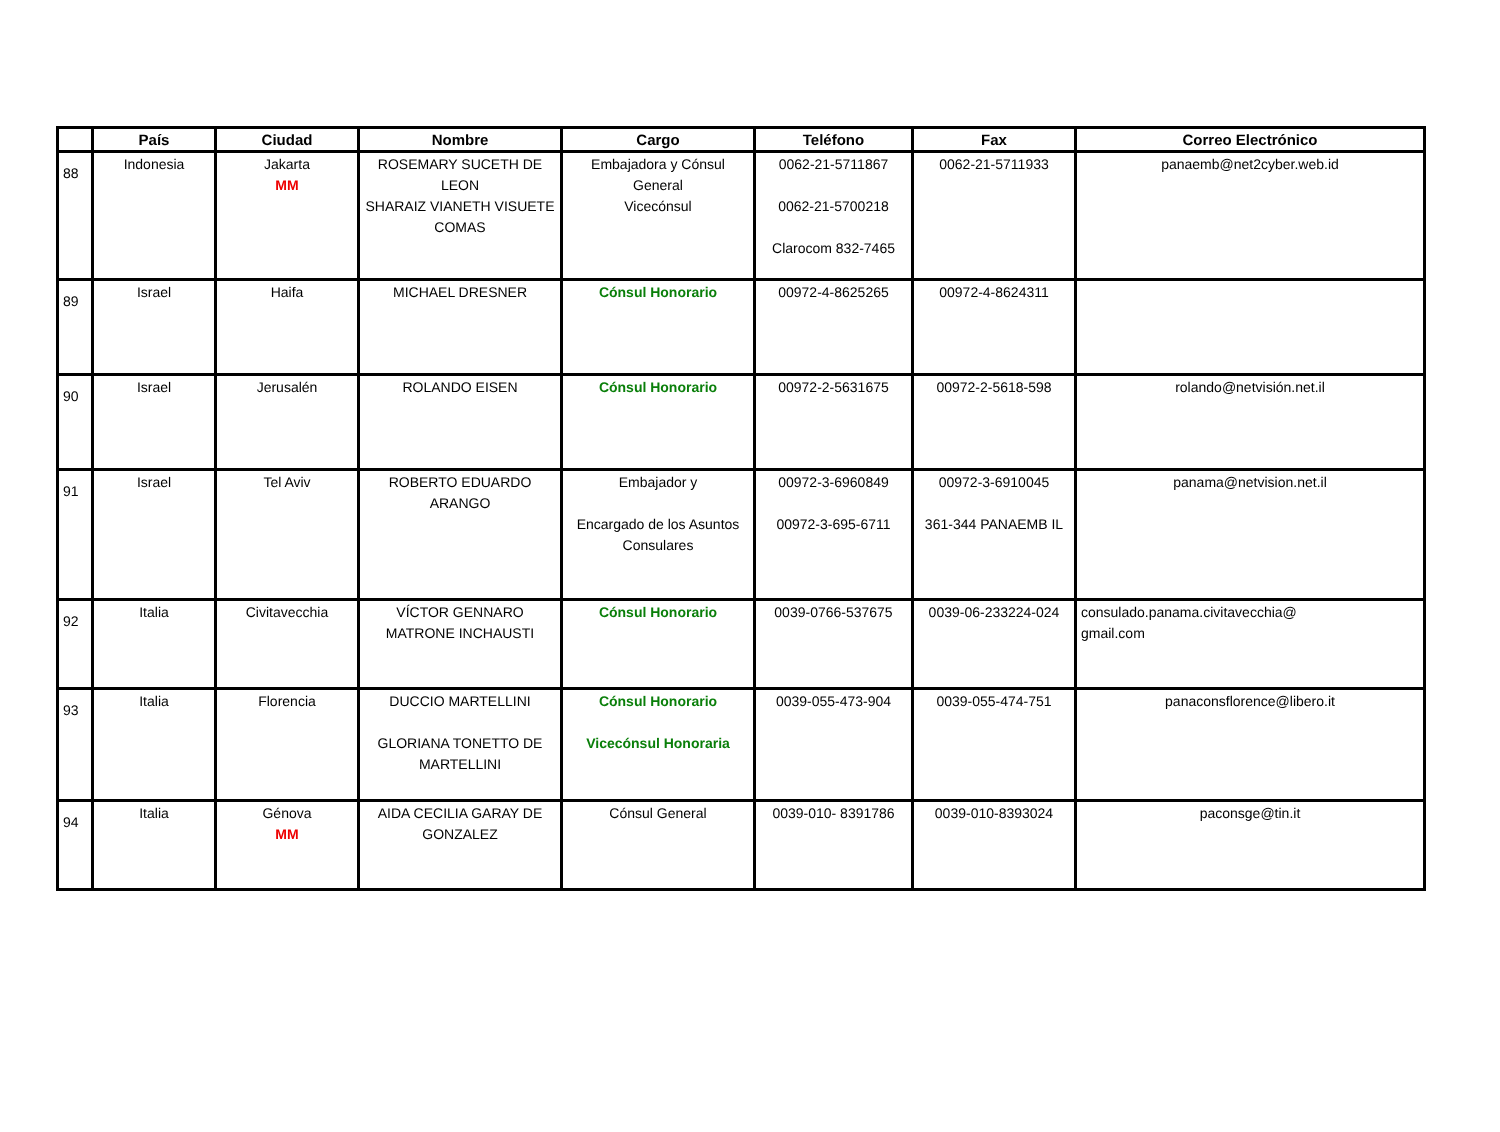| | País | Ciudad | Nombre | Cargo | Teléfono | Fax | Correo Electrónico |
| --- | --- | --- | --- | --- | --- | --- | --- |
| 88 | Indonesia | Jakarta MM | ROSEMARY SUCETH DE LEON SHARAIZ VIANETH VISUETE COMAS | Embajadora y Cónsul General Vicecónsul | 0062-21-5711867 0062-21-5700218 Clarocom 832-7465 | 0062-21-5711933 | panaemb@net2cyber.web.id |
| 89 | Israel | Haifa | MICHAEL DRESNER | Cónsul Honorario | 00972-4-8625265 | 00972-4-8624311 | |
| 90 | Israel | Jerusalén | ROLANDO EISEN | Cónsul Honorario | 00972-2-5631675 | 00972-2-5618-598 | rolando@netvisión.net.il |
| 91 | Israel | Tel Aviv | ROBERTO EDUARDO ARANGO | Embajador y Encargado de los Asuntos Consulares | 00972-3-6960849 00972-3-695-6711 | 00972-3-6910045 361-344 PANAEMB IL | panama@netvision.net.il |
| 92 | Italia | Civitavecchia | VÍCTOR GENNARO MATRONE INCHAUSTI | Cónsul Honorario | 0039-0766-537675 | 0039-06-233224-024 | consulado.panama.civitavecchia@ gmail.com |
| 93 | Italia | Florencia | DUCCIO MARTELLINI GLORIANA TONETTO DE MARTELLINI | Cónsul Honorario Vicecónsul Honoraria | 0039-055-473-904 | 0039-055-474-751 | panaconsflorence@libero.it |
| 94 | Italia | Génova MM | AIDA CECILIA GARAY DE GONZALEZ | Cónsul General | 0039-010- 8391786 | 0039-010-8393024 | paconsge@tin.it |